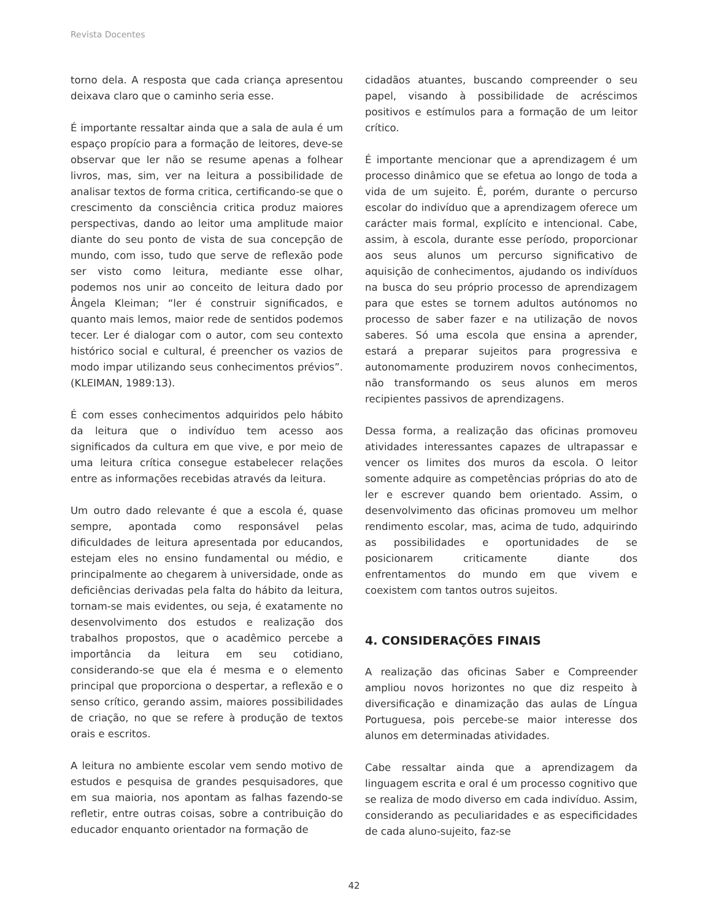Revista Docentes
torno dela. A resposta que cada criança apresentou deixava claro que o caminho seria esse.
É importante ressaltar ainda que a sala de aula é um espaço propício para a formação de leitores, deve-se observar que ler não se resume apenas a folhear livros, mas, sim, ver na leitura a possibilidade de analisar textos de forma critica, certificando-se que o crescimento da consciência critica produz maiores perspectivas, dando ao leitor uma amplitude maior diante do seu ponto de vista de sua concepção de mundo, com isso, tudo que serve de reflexão pode ser visto como leitura, mediante esse olhar, podemos nos unir ao conceito de leitura dado por Ângela Kleiman; “ler é construir significados, e quanto mais lemos, maior rede de sentidos podemos tecer. Ler é dialogar com o autor, com seu contexto histórico social e cultural, é preencher os vazios de modo impar utilizando seus conhecimentos prévios”. (KLEIMAN, 1989:13).
É com esses conhecimentos adquiridos pelo hábito da leitura que o indivíduo tem acesso aos significados da cultura em que vive, e por meio de uma leitura crítica consegue estabelecer relações entre as informações recebidas através da leitura.
Um outro dado relevante é que a escola é, quase sempre, apontada como responsável pelas dificuldades de leitura apresentada por educandos, estejam eles no ensino fundamental ou médio, e principalmente ao chegarem à universidade, onde as deficiências derivadas pela falta do hábito da leitura, tornam-se mais evidentes, ou seja, é exatamente no desenvolvimento dos estudos e realização dos trabalhos propostos, que o acadêmico percebe a importância da leitura em seu cotidiano, considerando-se que ela é mesma e o elemento principal que proporciona o despertar, a reflexão e o senso crítico, gerando assim, maiores possibilidades de criação, no que se refere à produção de textos orais e escritos.
A leitura no ambiente escolar vem sendo motivo de estudos e pesquisa de grandes pesquisadores, que em sua maioria, nos apontam as falhas fazendo-se refletir, entre outras coisas, sobre a contribuição do educador enquanto orientador na formação de
cidadãos atuantes, buscando compreender o seu papel, visando à possibilidade de acréscimos positivos e estímulos para a formação de um leitor crítico.
É importante mencionar que a aprendizagem é um processo dinâmico que se efetua ao longo de toda a vida de um sujeito. É, porém, durante o percurso escolar do indivíduo que a aprendizagem oferece um carácter mais formal, explícito e intencional. Cabe, assim, à escola, durante esse período, proporcionar aos seus alunos um percurso significativo de aquisição de conhecimentos, ajudando os indivíduos na busca do seu próprio processo de aprendizagem para que estes se tornem adultos autónomos no processo de saber fazer e na utilização de novos saberes. Só uma escola que ensina a aprender, estará a preparar sujeitos para progressiva e autonomamente produzirem novos conhecimentos, não transformando os seus alunos em meros recipientes passivos de aprendizagens.
Dessa forma, a realização das oficinas promoveu atividades interessantes capazes de ultrapassar e vencer os limites dos muros da escola. O leitor somente adquire as competências próprias do ato de ler e escrever quando bem orientado. Assim, o desenvolvimento das oficinas promoveu um melhor rendimento escolar, mas, acima de tudo, adquirindo as possibilidades e oportunidades de se posicionarem criticamente diante dos enfrentamentos do mundo em que vivem e coexistem com tantos outros sujeitos.
4. CONSIDERAÇÕES FINAIS
A realização das oficinas Saber e Compreender ampliou novos horizontes no que diz respeito à diversificação e dinamização das aulas de Língua Portuguesa, pois percebe-se maior interesse dos alunos em determinadas atividades.
Cabe ressaltar ainda que a aprendizagem da linguagem escrita e oral é um processo cognitivo que se realiza de modo diverso em cada indivíduo. Assim, considerando as peculiaridades e as especificidades de cada aluno-sujeito, faz-se
42